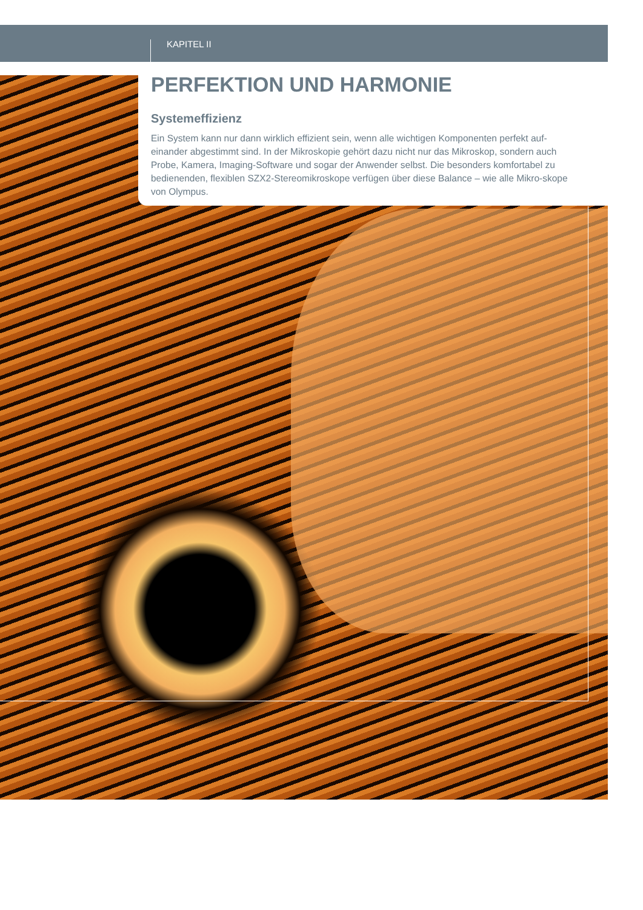KAPITEL II
PERFEKTION UND HARMONIE
Systemeffizienz
Ein System kann nur dann wirklich effizient sein, wenn alle wichtigen Komponenten perfekt auf-einander abgestimmt sind. In der Mikroskopie gehört dazu nicht nur das Mikroskop, sondern auch Probe, Kamera, Imaging-Software und sogar der Anwender selbst. Die besonders komfortabel zu bedienenden, flexiblen SZX2-Stereomikroskope verfügen über diese Balance – wie alle Mikro-skope von Olympus.